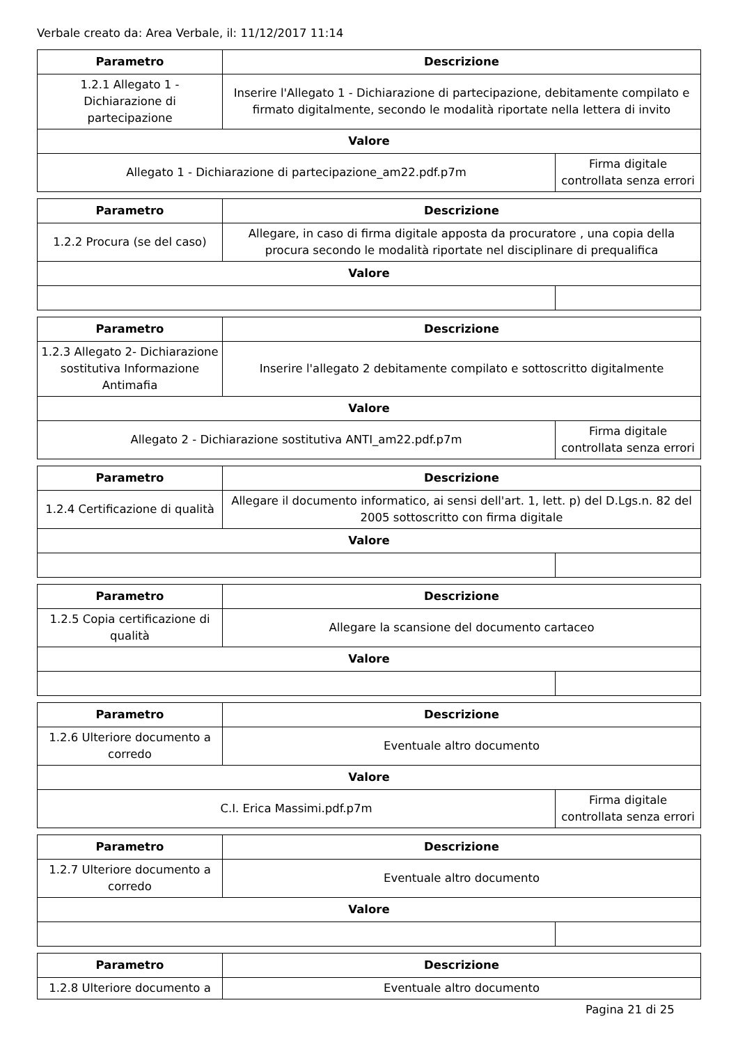Verbale creato da: Area Verbale, il: 11/12/2017 11:14
| Parametro | Descrizione | |
| --- | --- | --- |
| 1.2.1 Allegato 1 - Dichiarazione di partecipazione | Inserire l'Allegato 1 - Dichiarazione di partecipazione, debitamente compilato e firmato digitalmente, secondo le modalità riportate nella lettera di invito | |
| Valore | | |
| Allegato 1 - Dichiarazione di partecipazione_am22.pdf.p7m | | Firma digitale controllata senza errori |
| Parametro | Descrizione | |
| --- | --- | --- |
| 1.2.2 Procura (se del caso) | Allegare, in caso di firma digitale apposta da procuratore , una copia della procura secondo le modalità riportate nel disciplinare di prequalifica | |
| Valore | | |
| Parametro | Descrizione | |
| --- | --- | --- |
| 1.2.3 Allegato 2- Dichiarazione sostitutiva Informazione Antimafia | Inserire l'allegato 2 debitamente compilato e sottoscritto digitalmente | |
| Valore | | |
| Allegato 2 - Dichiarazione sostitutiva ANTI_am22.pdf.p7m | | Firma digitale controllata senza errori |
| Parametro | Descrizione | |
| --- | --- | --- |
| 1.2.4 Certificazione di qualità | Allegare il documento informatico, ai sensi dell'art. 1, lett. p) del D.Lgs.n. 82 del 2005 sottoscritto con firma digitale | |
| Valore | | |
| Parametro | Descrizione | |
| --- | --- | --- |
| 1.2.5 Copia certificazione di qualità | Allegare la scansione del documento cartaceo | |
| Valore | | |
| Parametro | Descrizione | |
| --- | --- | --- |
| 1.2.6 Ulteriore documento a corredo | Eventuale altro documento | |
| Valore | | |
| C.I. Erica Massimi.pdf.p7m | | Firma digitale controllata senza errori |
| Parametro | Descrizione | |
| --- | --- | --- |
| 1.2.7 Ulteriore documento a corredo | Eventuale altro documento | |
| Valore | | |
| Parametro | Descrizione |
| --- | --- |
| 1.2.8 Ulteriore documento a | Eventuale altro documento |
Pagina 21 di 25